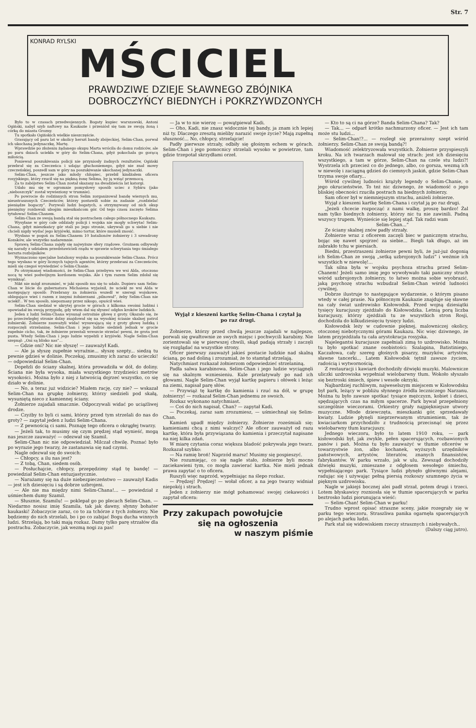Str. 7
KONRAD RYLSKI
MŚCICIEL
PRAWDZIWE DZIEJE SŁAWNEGO ZBÓJNIKA
DOBROCZYŃCY BIEDNYCH i POKRZYWDZONYCH
Było to w czasach przedwojennych. Bogaty kupiec warszawski, Antoni Ogiński, nabył szyb naftowy na Kaukazie i przeniósł się tam ze swoją żoną i córką do miasta Grozny.
Tu spotkało Ogińskich wielkie nieszczęście.
Grasujący od paru lat w okolicy herszt bandy zbójeckiej, Selim-Chan, porwał ich ukochaną jedynaczkę, Martę.
Wprawdzie po złożeniu żądanego okupu Marta wróciła do domu rodziców, ale po paru dniach uciekła w góry do Selim-Chana, gdyż pokochała go gorącą miłością.
Ponieważ poszukiwania policji nie przyniosły żadnych rezultatów, Ogiński przebrał się za Czeczeńca i udając głuchoniemego, gdyż nie znał mowy czeczeńskiej, poszedł sam w góry na poszukiwanie ukochanej jedynaczki.
Selim-Chan, jeszcze jako młody chłopiec, przebił kindżałem oficera rosyjskiego, który rzucił się na piękną żonę Selima, by ją wziąć przemocą.
Za to zabójstwo Selim-Chan został skazany na dwadzieścia lat katorgi.
Udało mu się w ogromnie pomysłowy sposób uciec z Sybiru (jako „nieboszczyk” został wywieziony w trumnie).
Po powrocie do rodzinnych stron Selim zorganizował bandę wiernych mu, nieustraszonych Czeczeńców, którzy postawili sobie za zadanie „rozdzielać pieniądze bogaczy”. Porywali ludzi bogatych, a otrzymywany od nich okup pieniężny rozdawali ubogim mieszkańcom gór. Od tego czasu zaczęto Selima tytułować Selim-Chanem.
Selim-Chan ze swoją bandą stał się postrachem całego północnego Kaukazu.
Wysyłane w góry całe oddziały policji i wojska nie mogły schwytać Selim-Chana, gdyż mieszkańcy gór stali po jego stronie, ukrywali go u siebie i nie chcieli nigdy wydać jego kryjówki, mimo tortur, które musieli znosić.
Wysłano w pogoń za Selim-Chanem 10 batalionów żołnierzy i 3 szwadrony Kozaków, ale wszystko nadaremnie.
Sprawą Selim-Chana zajęły się najwyższe sfery rządowe. Grożnem odbywały się narady z udziałem przedstawicieli rządu w sprawie schwytania tego śmiałego herszta rozbójników.
Wyznaczono specjalne bataliony wojska na poszukiwanie Selim-Chana. Prócz tego wysłano w góry licznych tajnych agentów, którzy przebrani za Czeczeńców, mieli się czegoś wywiedzieć o Selim-Chanie.
Po otrzymanej wiadomości, że Selim-Chan przebywa we wsi Alda, otoczono nocą tę wieś podwójnym kordonem wojska. Ale i tym razem Selim zdołał się wymknąć.
Nikt nie mógł zrozumieć, w jaki sposób mu się to udało. Dopiero sam Selim-Chan w liście do gubernatora Michaiena wyjaśnił, że uciekł ze wsi Alda w następujący sposób: Przebrany za żołnierza wszedł w szeregi wojskowe, oblegające wieś i razem z innymi żołnierzami „pilnował”, żeby Selim-Chan nie uciekł!.. W ten sposób, niepoznany przez nikogo, opuścił wieś.
Selim-Chan siedział w ukrytej grocie w górach z kilkoma swoimi ludźmi i opowiadał im swoją przygodę, gdy wtem dał się słyszeć odgłos kroków ludzkich.
Jeden z ludzi Selim-Chana wysunął ostrożnie głowę z groty. Okazało się, że po przeciwległej stronie dolny znajdował się na wysokiej ścianie skalnej patrol żołnierski. Żołnierze zauważyli widać wysuwającą się z groty głowę ludzką i rozpoczęli strzelaninę. Selim-Chan i jego ludzie siedzieli jednak w grocie zupełnie cicho, tak, że żołnierze przestali wreszcie strzelać pewni, że grota jest pusta. Wtedy Selim-Chan i jego ludzie wypełzli z kryjówki. Nagle Selim-Chan szepnął: „Oni są blisko nas”...
— Gdzie oni? Nic nie słyszę! — zauważył Kadi.
— Ale ja słyszę zupełnie wyraźnie... słyszę szepty... siedzą tu pewnie gdzieś w dolinie. Poczekaj, zmusimy ich zaraz do ucieczki! — odpowiedział Selim-Chan.
Dopełzli do ściany skalnej, która prowadziła w dół, do doliny. Ściana nie była wysoka, miała wszystkiego trzydzieści metrów wysokości. Można było z niej z łatwością dojrzeć wszystko, co się działo w dolinie.
— No, a teraz już widzicie? Miałem rację, czy nie? — wskazał Selim-Chan na grupkę żołnierzy, którzy siedzieli pod skałą, wysuniętą nieco z kamiennej ściany.
Żołnierze zajadali smacznie. Odpoczywali widać po uciążliwej drodze.
— Czyżby to byli ci sami, którzy przed tym strzelali do nas do groty? — zapytał jeden z ludzi Selim-Chana.
— Z pewnością ci sami. Poznaję tego oficera o okrągłej twarzy.
— Jeżeli tak, to musimy się czym prędzej stąd wynieść, mogą nas jeszcze zauważyć — odezwał się Szamil.
Selim-Chan nic nie odpowiedział. Milczał chwilę. Poznać było po wyrazie jego twarzy, że zastanawia się nad czymś.
Nagle odezwał się do swoich:
— Chłopcy, a ilu nas jest?
— Z tobą, Chan, siedem osób.
— Posłuchajcie, chłopcy, przepędzimy stąd tę bandę! — powiedział Selim-Chan entuzjastycznie.
— Narażamy się na duże niebezpieczeństwo — zauważył Kadis — jest ich dziesięciu i są dobrze uzbrojeni.
— Ale nie ma między nimi Selim-Chana!... — powiedział z uśmiechem dumy Szamil.
— Słusznie, Szamilu! — poklepał go po plecach Selim-Chan. — Niedarmo nosisz imię Szamila, tak jak dawny, słynny bohater kaukaski! Zobaczycie zaraz, co to za tchórze z tych żołnierzy. Nie będziemy do nich strzelali, bo i po co zabijać Bogu ducha winnych ludzi. Strzelają, bo taki mają rozkaz. Damy tylko parę strzałów dla postrachu. Zobaczycie, jak wezmą nogi za pas!
— Ja w to nie wierzę — powątpiewał Kadi.
— Oho, Kadi, nie znasz widocznie tej bandy, ja znam ich lepiej niż ty. Dlaczego zresztą mieliby narazić swoje życie? Mają zupełną słuszność... No, chłopcy, strzelajcie!
Padły pierwsze strzały, odbiły się głośnym echem w górach. Selim-Chan i jego pomocnicy strzelali wysoko w powietrze, tam gdzie trzepotał skrzydłami orzeł.
Wyjął z kieszeni kartkę Selim-Chana i czytał ją
po raz drugi.
Żołnierze, którzy przed chwilą jeszcze zajadali w najlepsze, porwali się gwałtownie ze swych miejsc i pochwycili karabiny. Nie zorientowali się w pierwszej chwili, skąd padają strzały i zaczęli się rozglądać na wszystkie strony.
Oficer pierwszy zauważył jakieś postacie ludzkie nad skalną ścianą, po nad doliną i zrozumiał, że to stamtąd strzelają.
Natychmiast rozkazał żołnierzom odpowiedzieć strzelaniną.
Padła salwa karabinowa. Selim-Chan i jego ludzie wyciągnęli się na skalnym wzniesieniu. Kule przelatywały po nad ich głowami. Nagle Selim-Chan wyjął kartkę papieru i ołówek i leżąc na ziemi, napisał parę słów.
— Przywiąż tę kartkę do kamienia i rzuć na dół, w grupę żołnierzy! — rozkazał Selim-Chan jednemu ze swoich.
Rozkaz wykonano natychmiast.
— Coś do nich napisał, Chan? — zapytał Kadi.
— Poczekaj, zaraz sam zrozumiesz, — uśmiechnął się Selim-Chan.
Kamień upadł między żołnierzy. Żołnierze roześmiali się: kamieniami chcą z nimi walczyć? Ale oficer zauważył od razu kartkę, która była przywiązana do kamienia i przeczytał napisane na niej kilka zdań.
W miarę czytania coraz większa bladość pokrywała jego twarz. Rozkazał szybko:
— Na ramię broń! Naprzód marsz! Musimy się pospieszyć.
Nie rozumiejąc, co się nagle stało, żołnierze byli mocno zaciekawieni tym, co mogła zawierać kartka. Nie mieli jednak prawa zapytać o to oficera.
Ruszyli więc naprzód, wypełniając na ślepo rozkaz.
— Prędzej! Prędzej! — wołał oficer, a na jego twarzy widniał niepokój i strach.
Jeden z żołnierzy nie mógł pohamować swojej ciekawości i zapytał oficera:
Przy zakupach powołujcie
się na ogłoszenia
w naszym piśmie
— Kto to są ci na górze? Banda Selim-Chana? Tak?
— Tak... — odparł krótko nachmurzony oficer. — Jest ich tam może stu ludzi...
— Selim-Chan!?... — rozległ się przerażony szept wśród żołnierzy. Selim-Chan ze swoją bandą?!
Wiadomość zelektryzowała wszystkich. Żołnierze przyspieszyli kroku. Na ich twarzach malował się strach: jest ich dziesięciu wszystkiego, a tam w górze, Selim-Chan na czele stu ludzi?! Wystrzela ich przecież co do jednego, albo, co gorsza, wezmą ich w niewolę i zaciągną gdzieś do ciemnych jaskiń, gdzie Selim-Chan trzyma swoje ofiary...
Wśród cywilnej ludności krążyły legendy o Selim-Chanie, o jego okrucieństwie. To też nic dziwnego, że wiadomość o jego bliskiej obecności rzuciła postrach na biednych żołnierzy.
Sam oficer był w niemniejszym strachu, aniżeli żołnierze.
Wyjął z kieszeni kartkę Selim-Chana i czytał ją po raz drugi.
„Jeżeli chcecie rozpocząć z nami walkę, proszę bardzo! Żal nam tylko biednych żołnierzy, którzy nic tu nie zawinili. Padną wszyscy trupem. Wynieście się lepiej stąd. Tak radzi wam
Selim-Chan...”
Ze ściany skalnej znów padły strzały.
Żołnierze wraz z oficerem zaczęli biec w panicznym strachu, bojąc się nawet spojrzeć za siebie... Biegli tak długo, aż im zabrakło tchu w piersiach.
Biedni, przestraszeni żołnierze pewni byli, że już-już dogonią ich Selim-Chan ze swoją „setką uzbrojonych ludzi” i weźmie ich wszystkich w niewolę!...
Tak silna była w wojsku psychoza strachu przed Selim-Chanem! Jeżeli samo imię jego wywoływało taki paniczny strach wśród uzbrojonych żołnierzy, to łatwo można sobie wyobrazić, jaką psychozę strachu wzbudzał Selim-Chan wśród ludności cywilnej.
Dobrze ilustruje to następujące wydarzenie, o którym pisano wtedy w całej prasie. Na północnym Kaukazie znajduje się sławne na cały świat uzdrowisko Kisłowodsk. Przed wojną dziesiątki tysięcy kuracjuszy zjeżdżało do Kisłowodzka. Letnią porą liczba kuracjuszy, którzy zjeżdżali tu ze wszystkich stron Rosji, dochodziła do kilkudziesięciu tysięcy ludzi.
Kisłowodsk leży w cudownie pięknej, malowniczej okolicy, otoczonej niebotycznymi górami Kaukazu. Nic więc dziwnego, że latem przyjeżdżała tu cała arystokracja rosyjska.
Najelegantsi kuracjusze zapełniali zimą to uzdrowisko. Można tu było spotkać znane osobistości: Szalapina, Batistiniego, Kaczałowa, cały szereg głośnych pisarzy, muzyków, artystów, sławne tancerki... Latem Kisłowodsk tętnił zawsze życiem, radością i wytwornością.
Z restauracji i kawiarń dochodziły dźwięki muzyki. Malownicze uliczki uzdrowiska wypełniał wielobarwny tłum. Wokoło słyszało się beztroski śmiech, śpiew i wesołe okrzyki.
Najbardziej ruchliwym, najweselszym miejscem w Kisłowodsku był park, leżący w pobliżu słynnego źródła leczniczego Narzanu. Można tu było zawsze spotkać tysiące mężczyzn, kobiet i dzieci, spędzających czas na miłym spacerze. Park bywał przepełniony szczególnie wieczorami. Orkiestry grały najpiękniejsze utwory muzyczne. Młode dziewczęta, mieszkanki gór, sprzedawały kwiaty. Ludzie płynęli nieprzerwanym strumieniem, tak że kwiaciarkom przychodziło z trudnością przecisnąć się przez wielobarwny tłum kuracjuszy.
Jednego wieczoru, było to latem 1910 roku, — park kisłowodski był, jak zwykle, pełen spacerujących, rozbawionych panów i pań. Można tu było zauważyć w tłumie oficerów w towarzystwie żon, albo kochanek, wyższych urzędników państwowych, artystów, literatów, znanych finansistów, fabrykantów. W parku wrzało, jak w ulu. Zewsząd dochodziły dźwięki muzyki, zmieszane z odgłosem wesołego śmiechu, wypełniającego park. Tysiące ludzi płynęło głównymi alejami, radując się i używając pełną piersią rozkoszy szumnego życia w pięknym uzdrowisku.
Nagle w jakiejś bocznej alei padł strzał, potem drugi i trzeci. Lotem błyskawicy rozniosła się w tłumie spacerujących w parku beztrosko ludzi piorunująca wieść:
— Selim-Chan! Selim-Chan w parku!
Trudno wprost opisać straszne sceny, jakie rozegrały się w parku tego wieczoru. Straszliwa panika ogarnęła spacerujących po alejach parku ludzi.
Park stał się widowiskiem rzeczy strasznych i niebywałych..
(Dalszy ciąg jutro).